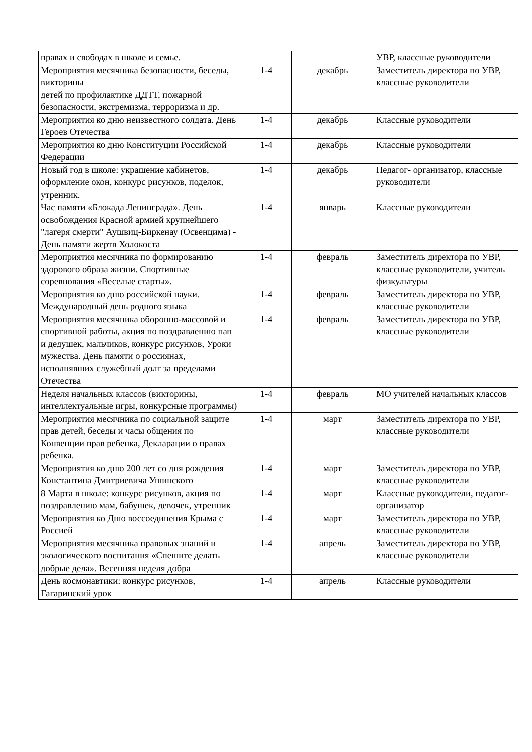| правах и свободах в школе и семье. | | | УВР, классные руководители |
| Мероприятия месячника безопасности, беседы, викторины детей по профилактике ДДТТ, пожарной безопасности, экстремизма, терроризма и др. | 1-4 | декабрь | Заместитель директора по УВР, классные руководители |
| Мероприятия ко дню неизвестного солдата. День Героев Отечества | 1-4 | декабрь | Классные руководители |
| Мероприятия ко дню Конституции Российской Федерации | 1-4 | декабрь | Классные руководители |
| Новый год в школе: украшение кабинетов, оформление окон, конкурс рисунков, поделок, утренник. | 1-4 | декабрь | Педагог- организатор, классные руководители |
| Час памяти «Блокада Ленинграда». День освобождения Красной армией крупнейшего "лагеря смерти" Аушвиц-Биркенау (Освенцима) - День памяти жертв Холокоста | 1-4 | январь | Классные руководители |
| Мероприятия месячника по формированию здорового образа жизни. Спортивные соревнования «Веселые старты». | 1-4 | февраль | Заместитель директора по УВР, классные руководители, учитель физкультуры |
| Мероприятия ко дню российской науки. Международный день родного языка | 1-4 | февраль | Заместитель директора по УВР, классные руководители |
| Мероприятия месячника оборонно-массовой и спортивной работы, акция по поздравлению пап и дедушек, мальчиков, конкурс рисунков, Уроки мужества. День памяти о россиянах, исполнявших служебный долг за пределами Отечества | 1-4 | февраль | Заместитель директора по УВР, классные руководители |
| Неделя начальных классов (викторины, интеллектуальные игры, конкурсные программы) | 1-4 | февраль | МО учителей начальных классов |
| Мероприятия месячника по социальной защите прав детей, беседы и часы общения по Конвенции прав ребенка, Декларации о правах ребенка. | 1-4 | март | Заместитель директора по УВР, классные руководители |
| Мероприятия ко дню 200 лет со дня рождения Константина Дмитриевича Ушинского | 1-4 | март | Заместитель директора по УВР, классные руководители |
| 8 Марта в школе: конкурс рисунков, акция по поздравлению мам, бабушек, девочек, утренник | 1-4 | март | Классные руководители, педагог- организатор |
| Мероприятия ко Дню воссоединения Крыма с Россией | 1-4 | март | Заместитель директора по УВР, классные руководители |
| Мероприятия месячника правовых знаний и экологического воспитания «Спешите делать добрые дела». Весенняя неделя добра | 1-4 | апрель | Заместитель директора по УВР, классные руководители |
| День космонавтики: конкурс рисунков, Гагаринский урок | 1-4 | апрель | Классные руководители |